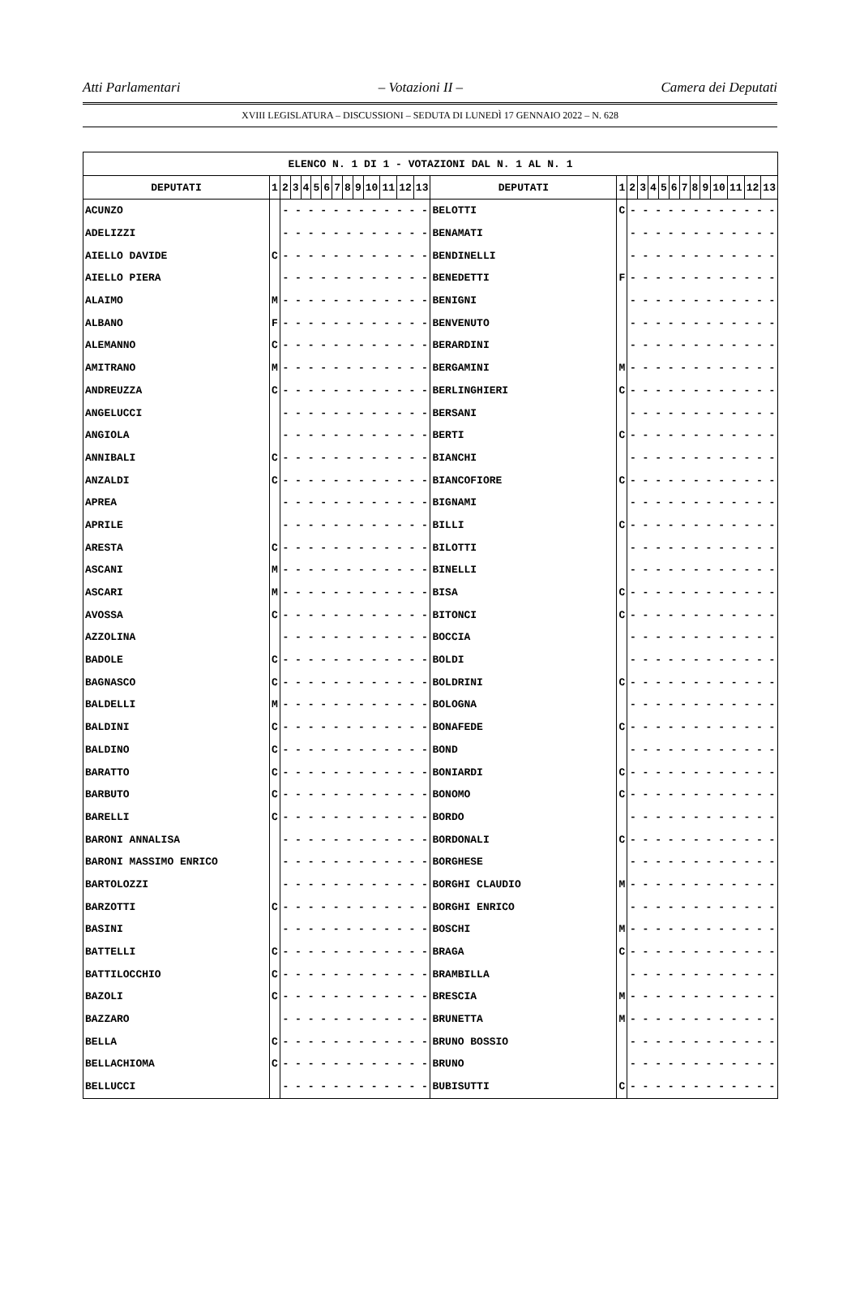Atti Parlamentari – Votazioni II – Camera dei Deputati
XVIII LEGISLATURA – DISCUSSIONI – SEDUTA DI LUNEDÌ 17 GENNAIO 2022 – N. 628
| ELENCO N. 1 DI 1 - VOTAZIONI DAL N. 1 AL N. 1 | | | | | | | | | | | | | | | | | | | | | | | | | | | |
| --- | --- | --- | --- | --- | --- | --- | --- | --- | --- | --- | --- | --- | --- | --- | --- | --- | --- | --- | --- | --- | --- | --- | --- | --- | --- | --- | --- |
| DEPUTATI | 1 | 2 | 3 | 4 | 5 | 6 | 7 | 8 | 9 | 10 | 11 | 12 | 13 | DEPUTATI | 1 | 2 | 3 | 4 | 5 | 6 | 7 | 8 | 9 | 10 | 11 | 12 | 13 |
| ACUNZO | | - - - - - - - - - - - - | | | | | | | | | | | | BELOTTI | C | - - - - - - - - - - - - | | | | | | | | | | | |
| ADELIZZI | | - - - - - - - - - - - - | | | | | | | | | | | | BENAMATI | | - - - - - - - - - - - - | | | | | | | | | | | |
| AIELLO DAVIDE | C | - - - - - - - - - - - - | | | | | | | | | | | | BENDINELLI | | - - - - - - - - - - - - | | | | | | | | | | | |
| AIELLO PIERA | | - - - - - - - - - - - - | | | | | | | | | | | | BENEDETTI | F | - - - - - - - - - - - - | | | | | | | | | | | |
| ALAIMO | M | - - - - - - - - - - - - | | | | | | | | | | | | BENIGNI | | - - - - - - - - - - - - | | | | | | | | | | | |
| ALBANO | F | - - - - - - - - - - - - | | | | | | | | | | | | BENVENUTO | | - - - - - - - - - - - - | | | | | | | | | | | |
| ALEMANNO | C | - - - - - - - - - - - - | | | | | | | | | | | | BERARDINI | | - - - - - - - - - - - - | | | | | | | | | | | |
| AMITRANO | M | - - - - - - - - - - - - | | | | | | | | | | | | BERGAMINI | M | - - - - - - - - - - - - | | | | | | | | | | | |
| ANDREUZZA | C | - - - - - - - - - - - - | | | | | | | | | | | | BERLINGHIERI | C | - - - - - - - - - - - - | | | | | | | | | | | |
| ANGELUCCI | | - - - - - - - - - - - - | | | | | | | | | | | | BERSANI | | - - - - - - - - - - - - | | | | | | | | | | | |
| ANGIOLA | | - - - - - - - - - - - - | | | | | | | | | | | | BERTI | C | - - - - - - - - - - - - | | | | | | | | | | | |
| ANNIBALI | C | - - - - - - - - - - - - | | | | | | | | | | | | BIANCHI | | - - - - - - - - - - - - | | | | | | | | | | | |
| ANZALDI | C | - - - - - - - - - - - - | | | | | | | | | | | | BIANCOFIORE | C | - - - - - - - - - - - - | | | | | | | | | | | |
| APREA | | - - - - - - - - - - - - | | | | | | | | | | | | BIGNAMI | | - - - - - - - - - - - - | | | | | | | | | | | |
| APRILE | | - - - - - - - - - - - - | | | | | | | | | | | | BILLI | C | - - - - - - - - - - - - | | | | | | | | | | | |
| ARESTA | C | - - - - - - - - - - - - | | | | | | | | | | | | BILOTTI | | - - - - - - - - - - - - | | | | | | | | | | | |
| ASCANI | M | - - - - - - - - - - - - | | | | | | | | | | | | BINELLI | | - - - - - - - - - - - - | | | | | | | | | | | |
| ASCARI | M | - - - - - - - - - - - - | | | | | | | | | | | | BISA | C | - - - - - - - - - - - - | | | | | | | | | | | |
| AVOSSA | C | - - - - - - - - - - - - | | | | | | | | | | | | BITONCI | C | - - - - - - - - - - - - | | | | | | | | | | | |
| AZZOLINA | | - - - - - - - - - - - - | | | | | | | | | | | | BOCCIA | | - - - - - - - - - - - - | | | | | | | | | | | |
| BADOLE | C | - - - - - - - - - - - - | | | | | | | | | | | | BOLDI | | - - - - - - - - - - - - | | | | | | | | | | | |
| BAGNASCO | C | - - - - - - - - - - - - | | | | | | | | | | | | BOLDRINI | C | - - - - - - - - - - - - | | | | | | | | | | | |
| BALDELLI | M | - - - - - - - - - - - - | | | | | | | | | | | | BOLOGNA | | - - - - - - - - - - - - | | | | | | | | | | | |
| BALDINI | C | - - - - - - - - - - - - | | | | | | | | | | | | BONAFEDE | C | - - - - - - - - - - - - | | | | | | | | | | | |
| BALDINO | C | - - - - - - - - - - - - | | | | | | | | | | | | BOND | | - - - - - - - - - - - - | | | | | | | | | | | |
| BARATTO | C | - - - - - - - - - - - - | | | | | | | | | | | | BONIARDI | C | - - - - - - - - - - - - | | | | | | | | | | | |
| BARBUTO | C | - - - - - - - - - - - - | | | | | | | | | | | | BONOMO | C | - - - - - - - - - - - - | | | | | | | | | | | |
| BARELLI | C | - - - - - - - - - - - - | | | | | | | | | | | | BORDO | | - - - - - - - - - - - - | | | | | | | | | | | |
| BARONI ANNALISA | | - - - - - - - - - - - - | | | | | | | | | | | | BORDONALI | C | - - - - - - - - - - - - | | | | | | | | | | | |
| BARONI MASSIMO ENRICO | | - - - - - - - - - - - - | | | | | | | | | | | | BORGHESE | | - - - - - - - - - - - - | | | | | | | | | | | |
| BARTOLOZZI | | - - - - - - - - - - - - | | | | | | | | | | | | BORGHI CLAUDIO | M | - - - - - - - - - - - - | | | | | | | | | | | |
| BARZOTTI | C | - - - - - - - - - - - - | | | | | | | | | | | | BORGHI ENRICO | | - - - - - - - - - - - - | | | | | | | | | | | |
| BASINI | | - - - - - - - - - - - - | | | | | | | | | | | | BOSCHI | M | - - - - - - - - - - - - | | | | | | | | | | | |
| BATTELLI | C | - - - - - - - - - - - - | | | | | | | | | | | | BRAGA | C | - - - - - - - - - - - - | | | | | | | | | | | |
| BATTILOCCHIO | C | - - - - - - - - - - - - | | | | | | | | | | | | BRAMBILLA | | - - - - - - - - - - - - | | | | | | | | | | | |
| BAZOLI | C | - - - - - - - - - - - - | | | | | | | | | | | | BRESCIA | M | - - - - - - - - - - - - | | | | | | | | | | | |
| BAZZARO | | - - - - - - - - - - - - | | | | | | | | | | | | BRUNETTA | M | - - - - - - - - - - - - | | | | | | | | | | | |
| BELLA | C | - - - - - - - - - - - - | | | | | | | | | | | | BRUNO BOSSIO | | - - - - - - - - - - - - | | | | | | | | | | | |
| BELLACHIOMA | C | - - - - - - - - - - - - | | | | | | | | | | | | BRUNO | | - - - - - - - - - - - - | | | | | | | | | | | |
| BELLUCCI | | - - - - - - - - - - - - | | | | | | | | | | | | BUBISUTTI | C | - - - - - - - - - - - - | | | | | | | | | | | |